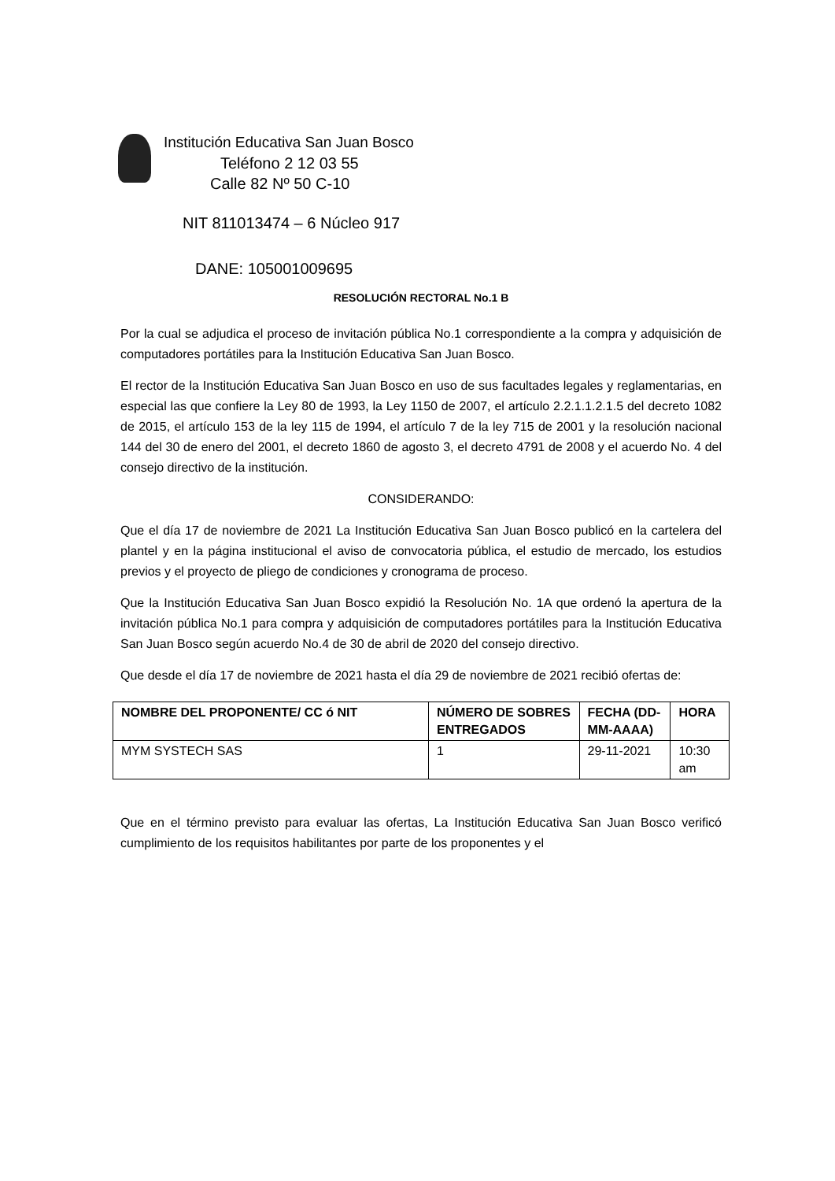Institución Educativa San Juan Bosco
Teléfono 2 12 03 55
Calle 82 Nº 50 C-10
NIT 811013474 – 6 Núcleo 917
DANE: 105001009695
RESOLUCIÓN RECTORAL No.1 B
Por la cual se adjudica el proceso de invitación pública No.1 correspondiente a la compra y adquisición de computadores portátiles para la Institución Educativa San Juan Bosco.
El rector de la Institución Educativa San Juan Bosco en uso de sus facultades legales y reglamentarias, en especial las que confiere la Ley 80 de 1993, la Ley 1150 de 2007, el artículo 2.2.1.1.2.1.5 del decreto 1082 de 2015, el artículo 153 de la ley 115 de 1994, el artículo 7 de la ley 715 de 2001 y la resolución nacional 144 del 30 de enero del 2001, el decreto 1860 de agosto 3, el decreto 4791 de 2008 y el acuerdo No. 4 del consejo directivo de la institución.
CONSIDERANDO:
Que el día 17 de noviembre de 2021 La Institución Educativa San Juan Bosco publicó en la cartelera del plantel y en la página institucional el aviso de convocatoria pública, el estudio de mercado, los estudios previos y el proyecto de pliego de condiciones y cronograma de proceso.
Que la Institución Educativa San Juan Bosco expidió la Resolución No. 1A que ordenó la apertura de la invitación pública No.1 para compra y adquisición de computadores portátiles para la Institución Educativa San Juan Bosco según acuerdo No.4 de 30 de abril de 2020 del consejo directivo.
Que desde el día 17 de noviembre de 2021 hasta el día 29 de noviembre de 2021 recibió ofertas de:
| NOMBRE DEL PROPONENTE/ CC ó NIT | NÚMERO DE SOBRES ENTREGADOS | FECHA (DD-MM-AAAA) | HORA |
| --- | --- | --- | --- |
| MYM SYSTECH SAS | 1 | 29-11-2021 | 10:30 am |
Que en el término previsto para evaluar las ofertas, La Institución Educativa San Juan Bosco verificó cumplimiento de los requisitos habilitantes por parte de los proponentes y el